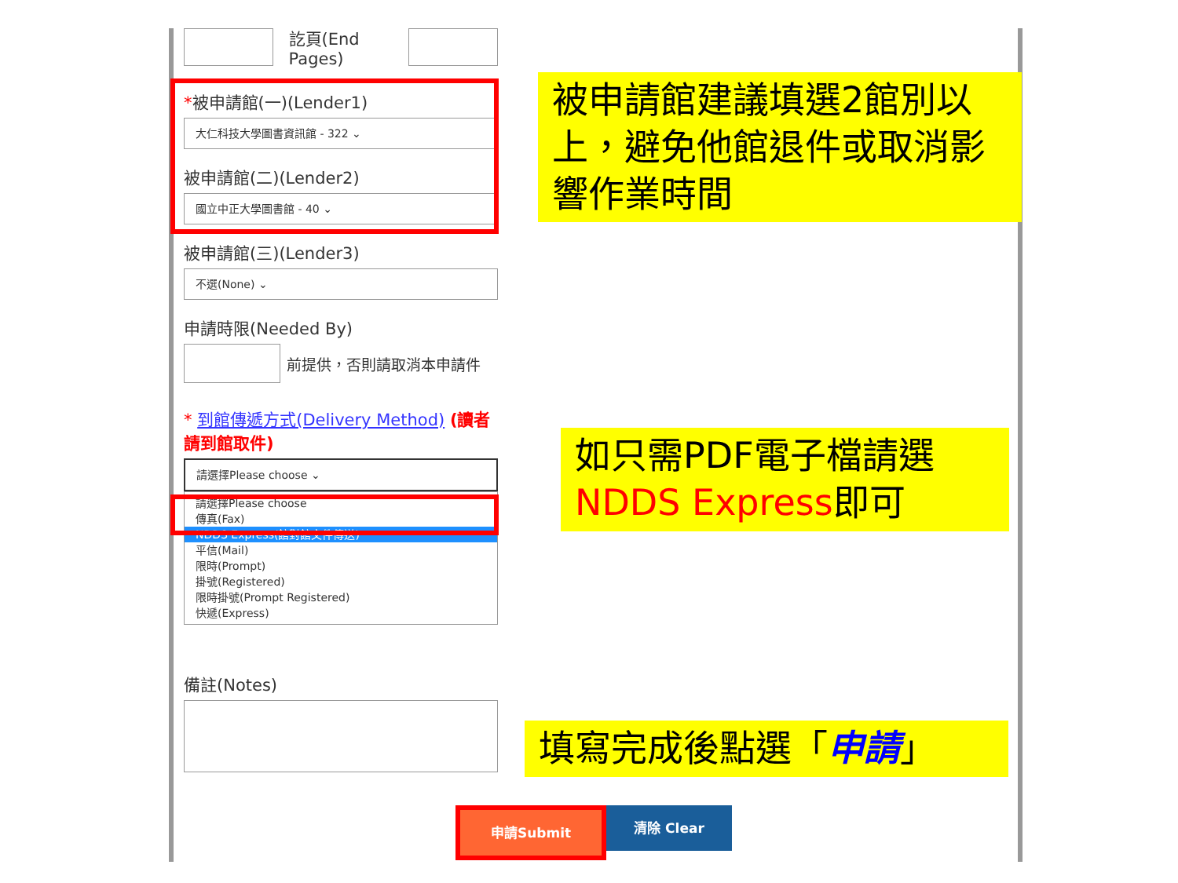訖頁(End Pages)
*被申請館(一)(Lender1)
大仁科技大學圖書資訊館 - 322 ⌄
被申請館(二)(Lender2)
國立中正大學圖書館 - 40 ⌄
被申請館(三)(Lender3)
不選(None) ⌄
申請時限(Needed By)
前提供，否則請取消本申請件
* 到館傳遞方式(Delivery Method) (讀者請到館取件)
請選擇Please choose ⌄
請選擇Please choose
傳真(Fax)
NDDS Express(館對館文件傳送)
平信(Mail)
限時(Prompt)
掛號(Registered)
限時掛號(Prompt Registered)
快遞(Express)
備註(Notes)
被申請館建議填選2館別以上，避免他館退件或取消影響作業時間
如只需PDF電子檔請選
NDDS Express即可
填寫完成後點選「申請」
申請Submit 清除 Clear